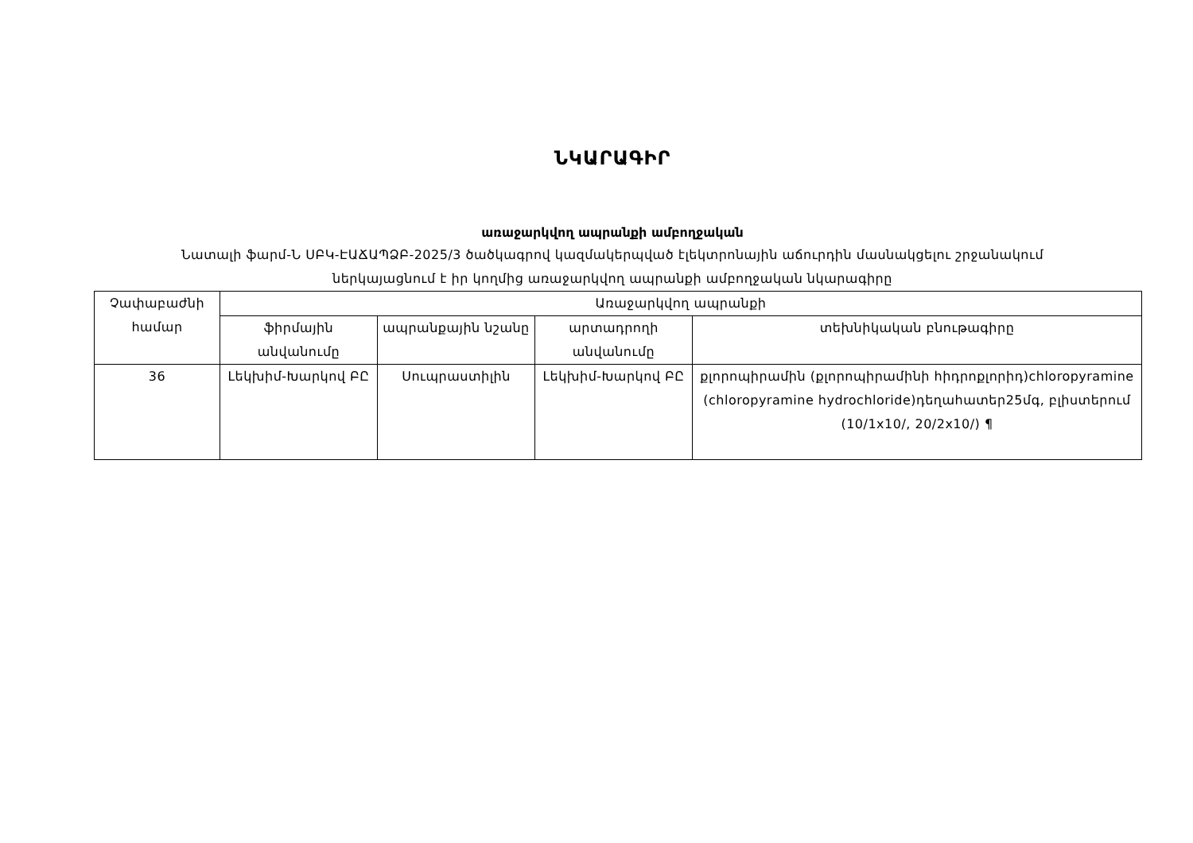ՆԿԱՐԱԳԻՐ
առաջարկվող ապրանքի ամբողջական
Նատալի ֆարմ-Ն ՍԲԿ-ԷԱՃԱՊՁԲ-2025/3 ծածկագրով կազմակերպված էլեկտրոնային աճուրդին մասնակցելու շրջանակում
ներկայացնում է իր կողմից առաջարկվող ապրանքի ամբողջական նկարագիրը
| Չափաբաժնի համար | Առաջարկվող ապրանքի | | | |
| --- | --- | --- | --- | --- |
| | ֆիրմային անվանումը | ապրանքային նշանը | արտադրողի անվանումը | տեխնիկական բնութագիրը |
| 36 | Լեկխիմ-Խարկով ԲԸ | Սուպրաստիլին | Լեկխիմ-Խարկով ԲԸ | քլորոպիրամին (քլորոպիրամինի հիդրոքլորիդ)chloropyramine (chloropyramine hydrochloride)դեղահատեր25մգ, բլիստերում (10/1x10/, 20/2x10/) ¶ |